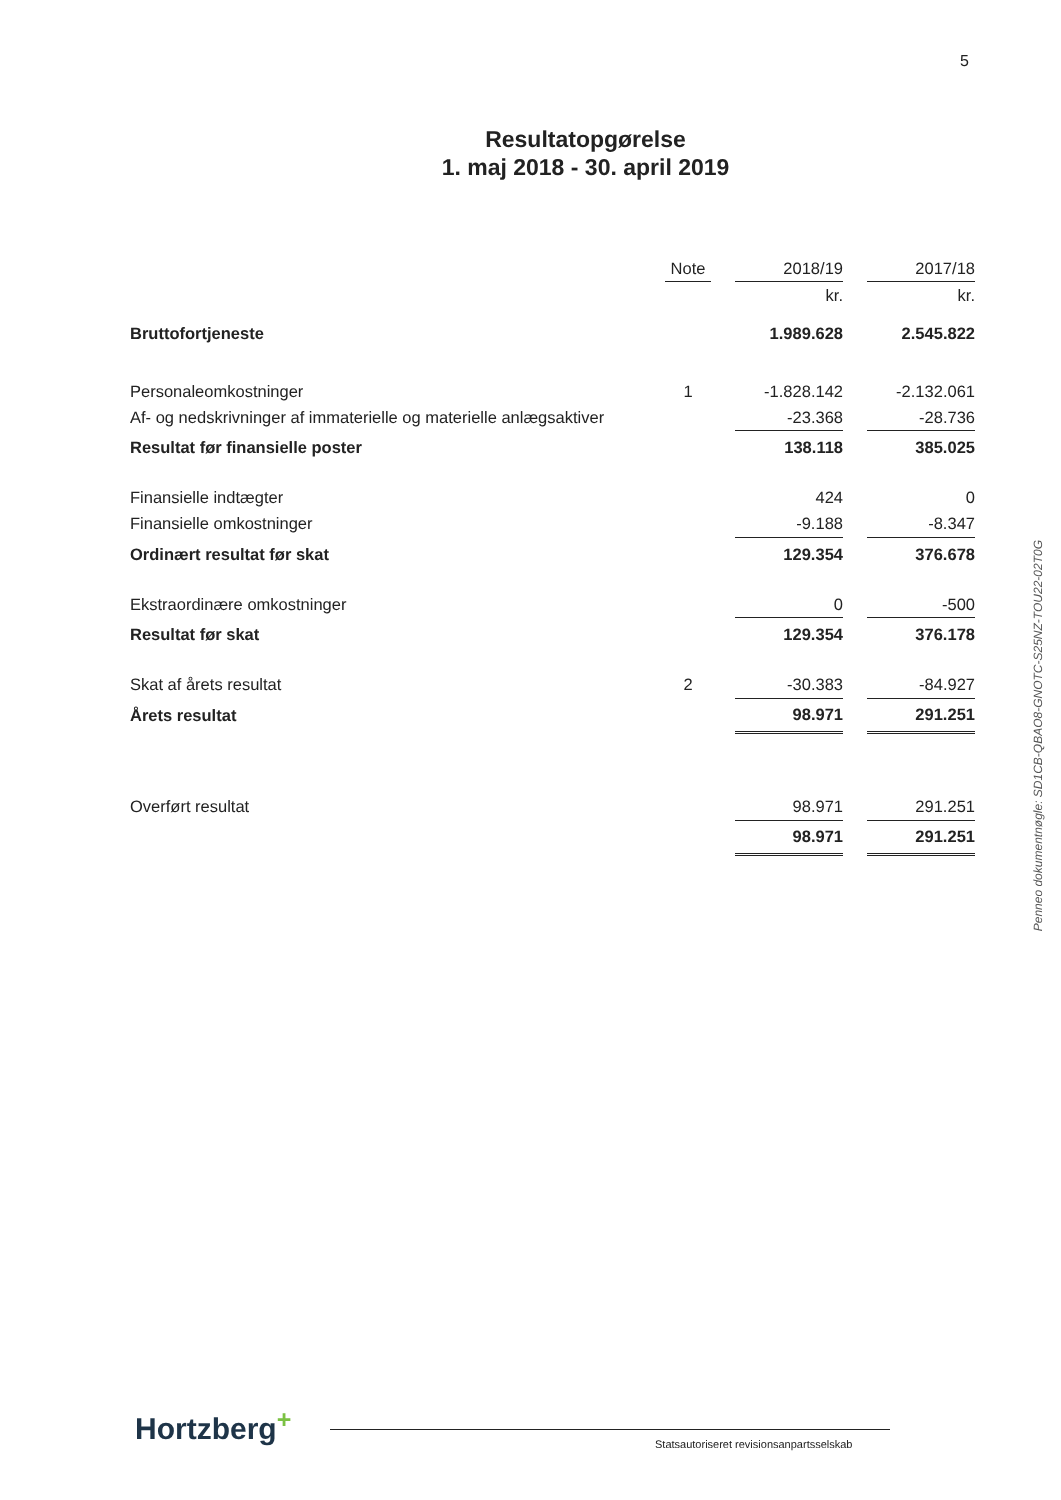5
Resultatopgørelse
1. maj 2018 - 30. april 2019
| | Note | | 2018/19 | | 2017/18 |
| --- | --- | --- | --- | --- | --- |
| | | | kr. | | kr. |
| Bruttofortjeneste | | | 1.989.628 | | 2.545.822 |
| Personaleomkostninger | 1 | | -1.828.142 | | -2.132.061 |
| Af- og nedskrivninger af immaterielle og materielle anlægsaktiver | | | -23.368 | | -28.736 |
| Resultat før finansielle poster | | | 138.118 | | 385.025 |
| Finansielle indtægter | | | 424 | | 0 |
| Finansielle omkostninger | | | -9.188 | | -8.347 |
| Ordinært resultat før skat | | | 129.354 | | 376.678 |
| Ekstraordinære omkostninger | | | 0 | | -500 |
| Resultat før skat | | | 129.354 | | 376.178 |
| Skat af årets resultat | 2 | | -30.383 | | -84.927 |
| Årets resultat | | | 98.971 | | 291.251 |
| Overført resultat | | | 98.971 | | 291.251 |
| | | | 98.971 | | 291.251 |
Penneo dokumentnøgle: SD1CB-QBAO8-GNOTC-S25NZ-TOU22-02T0G
Hortzberg<sup>+</sup>
Statsautoriseret revisionsanpartsselskab